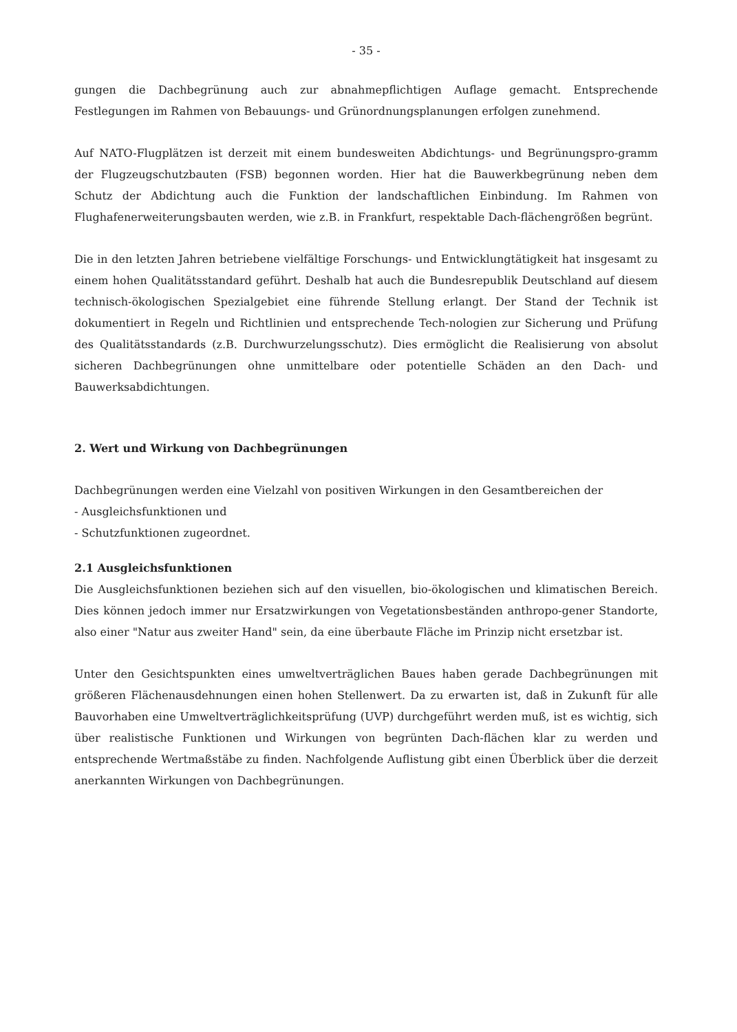- 35 -
gungen die Dachbegrünung auch zur abnahmepflichtigen Auflage gemacht. Entsprechende Festlegungen im Rahmen von Bebauungs- und Grünordnungsplanungen erfolgen zunehmend.
Auf NATO-Flugplätzen ist derzeit mit einem bundesweiten Abdichtungs- und Begrünungspro-gramm der Flugzeugschutzbauten (FSB) begonnen worden. Hier hat die Bauwerkbegrünung neben dem Schutz der Abdichtung auch die Funktion der landschaftlichen Einbindung. Im Rahmen von Flughafenerweiterungsbauten werden, wie z.B. in Frankfurt, respektable Dach-flächengrößen begrünt.
Die in den letzten Jahren betriebene vielfältige Forschungs- und Entwicklungtätigkeit hat insgesamt zu einem hohen Qualitätsstandard geführt. Deshalb hat auch die Bundesrepublik Deutschland auf diesem technisch-ökologischen Spezialgebiet eine führende Stellung erlangt. Der Stand der Technik ist dokumentiert in Regeln und Richtlinien und entsprechende Tech-nologien zur Sicherung und Prüfung des Qualitätsstandards (z.B. Durchwurzelungsschutz). Dies ermöglicht die Realisierung von absolut sicheren Dachbegrünungen ohne unmittelbare oder potentielle Schäden an den Dach- und Bauwerksabdichtungen.
2. Wert und Wirkung von Dachbegrünungen
Dachbegrünungen werden eine Vielzahl von positiven Wirkungen in den Gesamtbereichen der
- Ausgleichsfunktionen und
- Schutzfunktionen zugeordnet.
2.1 Ausgleichsfunktionen
Die Ausgleichsfunktionen beziehen sich auf den visuellen, bio-ökologischen und klimatischen Bereich. Dies können jedoch immer nur Ersatzwirkungen von Vegetationsbeständen anthropo-gener Standorte, also einer "Natur aus zweiter Hand" sein, da eine überbaute Fläche im Prinzip nicht ersetzbar ist.
Unter den Gesichtspunkten eines umweltverträglichen Baues haben gerade Dachbegrünungen mit größeren Flächenausdehnungen einen hohen Stellenwert. Da zu erwarten ist, daß in Zukunft für alle Bauvorhaben eine Umweltverträglichkeitsprüfung (UVP) durchgeführt werden muß, ist es wichtig, sich über realistische Funktionen und Wirkungen von begrünten Dach-flächen klar zu werden und entsprechende Wertmaßstäbe zu finden. Nachfolgende Auflistung gibt einen Überblick über die derzeit anerkannten Wirkungen von Dachbegrünungen.